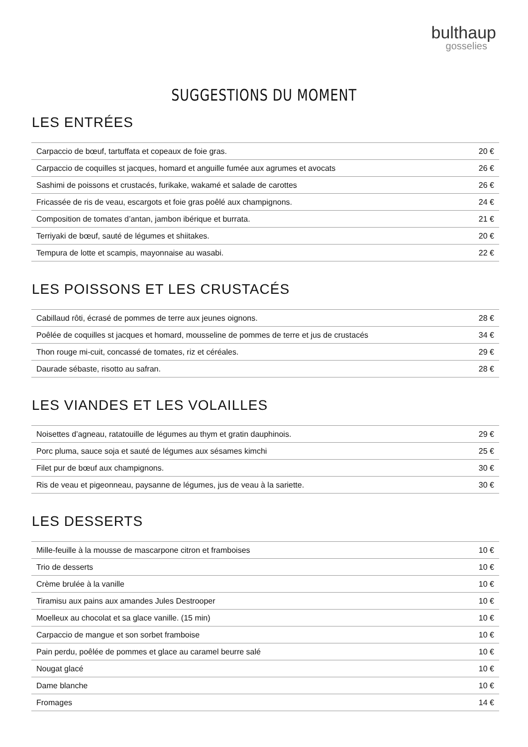bulthaup
gosselies
SUGGESTIONS DU MOMENT
LES ENTRÉES
| Carpaccio de bœuf, tartuffata et copeaux de foie gras. | 20 € |
| Carpaccio de coquilles st jacques, homard et anguille fumée aux agrumes et avocats | 26 € |
| Sashimi de poissons et crustacés, furikake, wakamé et salade de carottes | 26 € |
| Fricassée de ris de veau, escargots et foie gras poêlé aux champignons. | 24 € |
| Composition de tomates d’antan, jambon ibérique et burrata. | 21 € |
| Terriyaki de bœuf, sauté de légumes et shiitakes. | 20 € |
| Tempura de lotte et scampis, mayonnaise au wasabi. | 22 € |
LES POISSONS ET LES CRUSTACÉS
| Cabillaud rôti, écrasé de pommes de terre aux jeunes oignons. | 28 € |
| Poêlée de coquilles st jacques et homard, mousseline de pommes de terre et jus de crustacés | 34 € |
| Thon rouge mi-cuit, concassé de tomates, riz et céréales. | 29 € |
| Daurade sébaste, risotto au safran. | 28 € |
LES VIANDES ET LES VOLAILLES
| Noisettes d’agneau, ratatouille de légumes au thym et gratin dauphinois. | 29 € |
| Porc pluma, sauce soja et sauté de légumes aux sésames kimchi | 25 € |
| Filet pur de bœuf aux champignons. | 30 € |
| Ris de veau et pigeonneau, paysanne de légumes, jus de veau à la sariette. | 30 € |
LES DESSERTS
| Mille-feuille à la mousse de mascarpone citron et framboises | 10 € |
| Trio de desserts | 10 € |
| Crème brulée à la vanille | 10 € |
| Tiramisu aux pains aux amandes Jules Destrooper | 10 € |
| Moelleux au chocolat et sa glace vanille. (15 min) | 10 € |
| Carpaccio de mangue et son sorbet framboise | 10 € |
| Pain perdu, poêlée de pommes et glace au caramel beurre salé | 10 € |
| Nougat glacé | 10 € |
| Dame blanche | 10 € |
| Fromages | 14 € |